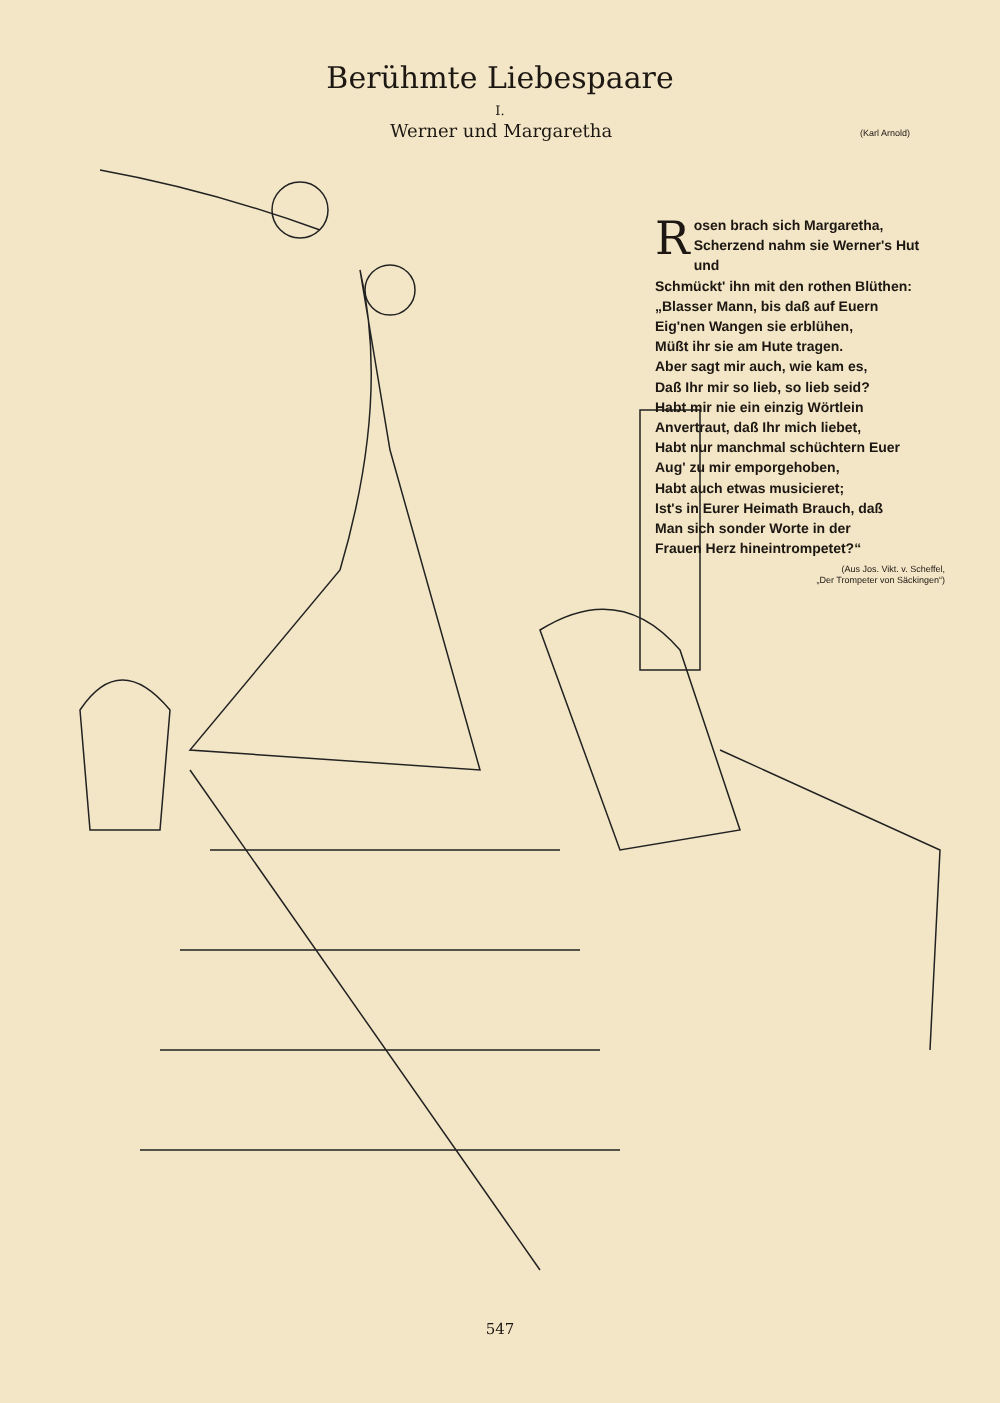Berühmte Liebespaare
I.
Werner und Margaretha (Karl Arnold)
Rosen brach sich Margaretha,
Scherzend nahm sie Werner's Hut und
Schmückt' ihn mit den rothen Blüthen:
„Blasser Mann, bis daß auf Euern
Eig'nen Wangen sie erblühen,
Müßt ihr sie am Hute tragen.
Aber sagt mir auch, wie kam es,
Daß Ihr mir so lieb, so lieb seid?
Habt mir nie ein einzig Wörtlein
Anvertraut, daß Ihr mich liebet,
Habt nur manchmal schüchtern Euer
Aug' zu mir emporgehoben,
Habt auch etwas musicieret;
Ist's in Eurer Heimath Brauch, daß
Man sich sonder Worte in der
Frauen Herz hineintrompetet?“
(Aus Jos. Vikt. v. Scheffel,
„Der Trompeter von Säckingen“)
547